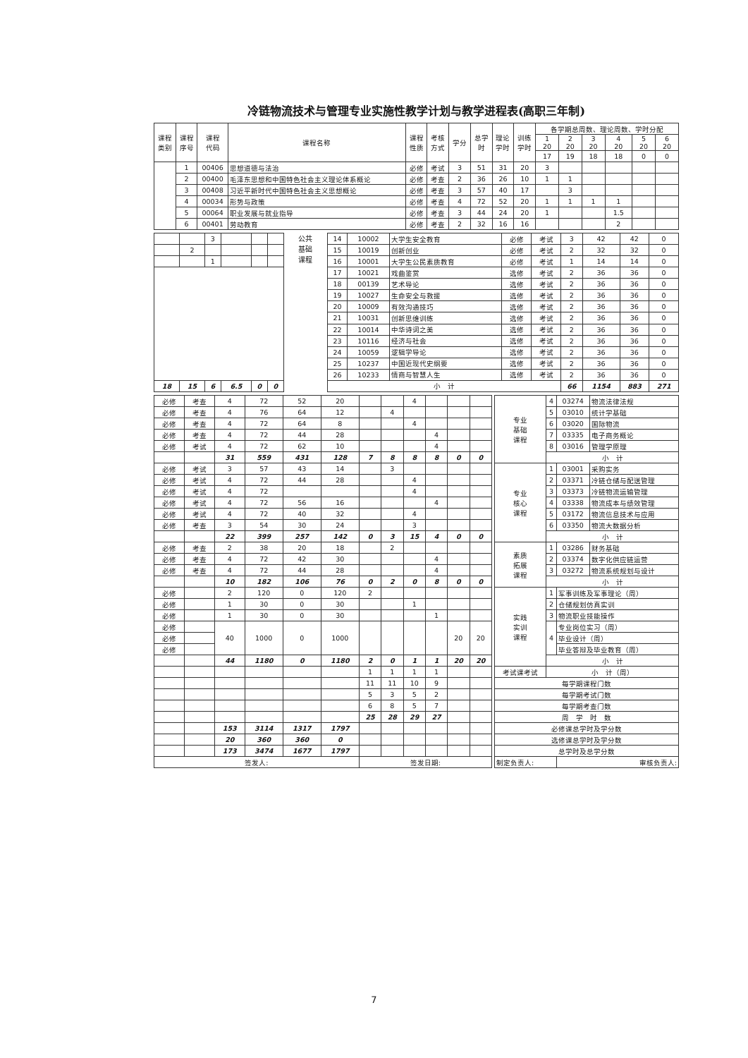冷链物流技术与管理专业实施性教学计划与教学进程表(高职三年制)
| 课程 类别 | 课程 序号 | 课程 代码 | 课程名称 | 课程 性质 | 考核 方式 | 学分 | 总学 时 | 理论 学时 | 训练 学时 | 各学期总周数、理论周数、学时分配 | | | | | |
| --- | --- | --- | --- | --- | --- | --- | --- | --- | --- | --- | --- | --- | --- | --- | --- |
| | | | | | | | | | | 1 20 | 2 20 | 3 20 | 4 20 | 5 20 | 6 20 |
| | | | | | | | | | | 17 | 19 | 18 | 18 | 0 | 0 |
| | 1 | 00406 | 思想道德与法治 | 必修 | 考试 | 3 | 51 | 31 | 20 | 3 | | | | | |
| | 2 | 00400 | 毛泽东思想和中国特色社会主义理论体系概论 | 必修 | 考查 | 2 | 36 | 26 | 10 | 1 | 1 | | | | |
| | 3 | 00408 | 习近平新时代中国特色社会主义思想概论 | 必修 | 考查 | 3 | 57 | 40 | 17 | | 3 | | | | |
| | 4 | 00034 | 形势与政策 | 必修 | 考查 | 4 | 72 | 52 | 20 | 1 | 1 | 1 | 1 | | |
| | 5 | 00064 | 职业发展与就业指导 | 必修 | 考查 | 3 | 44 | 24 | 20 | 1 | | | 1.5 | | |
| | 6 | 00401 | 劳动教育 | 必修 | 考查 | 2 | 32 | 16 | 16 | | | | 2 | | |
| | | 3 | | | |
| | 2 | | | | |
| | | 1 | | | |
| 18 | 15 | 6 | 6.5 | 0 | 0 |
公共
基础
课程
| 14 | 10002 | 大学生安全教育 | 必修 | 考试 | 3 | 42 | 42 | 0 |
| 15 | 10019 | 创新创业 | 必修 | 考试 | 2 | 32 | 32 | 0 |
| 16 | 10001 | 大学生公民素质教育 | 必修 | 考试 | 1 | 14 | 14 | 0 |
| 17 | 10021 | 戏曲鉴赏 | 选修 | 考试 | 2 | 36 | 36 | 0 |
| 18 | 00139 | 艺术导论 | 选修 | 考试 | 2 | 36 | 36 | 0 |
| 19 | 10027 | 生命安全与救援 | 选修 | 考试 | 2 | 36 | 36 | 0 |
| 20 | 10009 | 有效沟通技巧 | 选修 | 考试 | 2 | 36 | 36 | 0 |
| 21 | 10031 | 创新思维训练 | 选修 | 考试 | 2 | 36 | 36 | 0 |
| 22 | 10014 | 中华诗词之美 | 选修 | 考试 | 2 | 36 | 36 | 0 |
| 23 | 10116 | 经济与社会 | 选修 | 考试 | 2 | 36 | 36 | 0 |
| 24 | 10059 | 逻辑学导论 | 选修 | 考试 | 2 | 36 | 36 | 0 |
| 25 | 10237 | 中国近现代史纲要 | 选修 | 考试 | 2 | 36 | 36 | 0 |
| 26 | 10233 | 情商与智慧人生 | 选修 | 考试 | 2 | 36 | 36 | 0 |
| 小 计 | | | | | 66 | 1154 | 883 | 271 |
| 必修 | 考查 | 4 | 72 | 52 | 20 | | | 4 | | | |
| 必修 | 考查 | 4 | 76 | 64 | 12 | | 4 | | | | |
| 必修 | 考查 | 4 | 72 | 64 | 8 | | | 4 | | | |
| 必修 | 考查 | 4 | 72 | 44 | 28 | | | | 4 | | |
| 必修 | 考试 | 4 | 72 | 62 | 10 | | | | 4 | | |
| | | 31 | 559 | 431 | 128 | 7 | 8 | 8 | 8 | 0 | 0 |
| 必修 | 考试 | 3 | 57 | 43 | 14 | | 3 | | | | |
| 必修 | 考试 | 4 | 72 | 44 | 28 | | | 4 | | | |
| 必修 | 考试 | 4 | 72 | | | | | 4 | | | |
| 必修 | 考试 | 4 | 72 | 56 | 16 | | | | 4 | | |
| 必修 | 考试 | 4 | 72 | 40 | 32 | | | 4 | | | |
| 必修 | 考查 | 3 | 54 | 30 | 24 | | | 3 | | | |
| | | 22 | 399 | 257 | 142 | 0 | 3 | 15 | 4 | 0 | 0 |
| 必修 | 考查 | 2 | 38 | 20 | 18 | | 2 | | | | |
| 必修 | 考查 | 4 | 72 | 42 | 30 | | | | 4 | | |
| 必修 | 考查 | 4 | 72 | 44 | 28 | | | | 4 | | |
| | | 10 | 182 | 106 | 76 | 0 | 2 | 0 | 8 | 0 | 0 |
| 必修 | | 2 | 120 | 0 | 120 | 2 | | | | | |
| 必修 | | 1 | 30 | 0 | 30 | | | 1 | | | |
| 必修 | | 1 | 30 | 0 | 30 | | | | 1 | | |
| 必修 | | 40 | 1000 | 0 | 1000 | | | | | 20 | 20 |
| 必修 | | | | | | | | | | | |
| 必修 | | | | | | | | | | | |
| | | 44 | 1180 | 0 | 1180 | 2 | 0 | 1 | 1 | 20 | 20 |
| | | | | | | 1 | 1 | 1 | 1 | | |
| | | | | | | 11 | 11 | 10 | 9 | | |
| | | | | | | 5 | 3 | 5 | 2 | | |
| | | | | | | 6 | 8 | 5 | 7 | | |
| | | | | | | 25 | 28 | 29 | 27 | | |
| | | 153 | 3114 | 1317 | 1797 | | | | | | |
| | | 20 | 360 | 360 | 0 | | | | | | |
| | | 173 | 3474 | 1677 | 1797 | | | | | | |
| 签发人: | | | | | | 签发日期: | | | | | |
| 专业 基础 课程 | 4 | 03274 | 物流法律法规 |
| | 5 | 03010 | 统计学基础 |
| | 6 | 03020 | 国际物流 |
| | 7 | 03335 | 电子商务概论 |
| | 8 | 03016 | 管理学原理 |
| | 小 计 | | |
| 专业 核心 课程 | 1 | 03001 | 采购实务 |
| | 2 | 03371 | 冷链仓储与配送管理 |
| | 3 | 03373 | 冷链物流运输管理 |
| | 4 | 03338 | 物流成本与绩效管理 |
| | 5 | 03172 | 物流信息技术与应用 |
| | 6 | 03350 | 物流大数据分析 |
| | 小 计 | | |
| 素质 拓展 课程 | 1 | 03286 | 财务基础 |
| | 2 | 03374 | 数字化供应链运营 |
| | 3 | 03272 | 物流系统规划与设计 |
| | 小 计 | | |
| 实践 实训 课程 | 1 | 军事训练及军事理论（周） | |
| | 2 | 仓储规划仿真实训 | |
| | 3 | 物流职业技能操作 | |
| | 4 | 专业岗位实习（周） | |
| | | 毕业设计（周） | |
| | | 毕业答辩及毕业教育（周） | |
| | 小 计 | | |
| 考试课考试 | 小 计（周） | | |
| 每学期课程门数 | | | |
| 每学期考试门数 | | | |
| 每学期考查门数 | | | |
| 周 学 时 数 | | | |
| 必修课总学时及学分数 | | | |
| 选修课总学时及学分数 | | | |
| 总学时及总学分数 | | | |
| 制定负责人: | | 审核负责人: | |
7